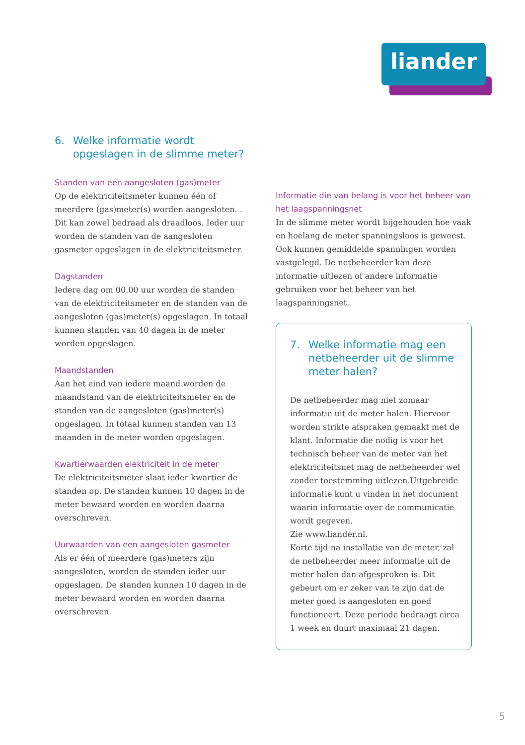liander
6. Welke informatie wordt opgeslagen in de slimme meter?
Standen van een aangesloten (gas)meter
Op de elektriciteitsmeter kunnen één of meerdere (gas)meter(s) worden aangesloten. . Dit kan zowel bedraad als draadloos. Ieder uur worden de standen van de aangesloten gasmeter opgeslagen in de elektriciteitsmeter.
Dagstanden
Iedere dag om 00.00 uur worden de standen van de elektriciteitsmeter en de standen van de aangesloten (gas)meter(s) opgeslagen. In totaal kunnen standen van 40 dagen in de meter worden opgeslagen.
Maandstanden
Aan het eind van iedere maand worden de maandstand van de elektriciteitsmeter en de standen van de aangesloten (gas)meter(s) opgeslagen. In totaal kunnen standen van 13 maanden in de meter worden opgeslagen.
Kwartierwaarden elektriciteit in de meter
De elektriciteitsmeter slaat ieder kwartier de standen op. De standen kunnen 10 dagen in de meter bewaard worden en worden daarna overschreven.
Uurwaarden van een aangesloten gasmeter
Als er één of meerdere (gas)meters zijn aangesloten, worden de standen ieder uur opgeslagen. De standen kunnen 10 dagen in de meter bewaard worden en worden daarna overschreven.
Informatie die van belang is voor het beheer van het laagspanningsnet
In de slimme meter wordt bijgehouden hoe vaak en hoelang de meter spanningsloos is geweest. Ook kunnen gemiddelde spanningen worden vastgelegd. De netbeheerder kan deze informatie uitlezen of andere informatie gebruiken voor het beheer van het laagspanningsnet.
7. Welke informatie mag een netbeheerder uit de slimme meter halen?
De netbeheerder mag niet zomaar informatie uit de meter halen. Hiervoor worden strikte afspraken gemaakt met de klant. Informatie die nodig is voor het technisch beheer van de meter van het elektriciteitsnet mag de netbeheerder wel zonder toestemming uitlezen.Uitgebreide informatie kunt u vinden in het document waarin informatie over de communicatie wordt gegeven.
Zie www.liander.nl.
Korte tijd na installatie van de meter, zal de netbeheerder meer informatie uit de meter halen dan afgesproken is. Dit gebeurt om er zeker van te zijn dat de meter goed is aangesloten en goed functioneert. Deze periode bedraagt circa 1 week en duurt maximaal 21 dagen.
5